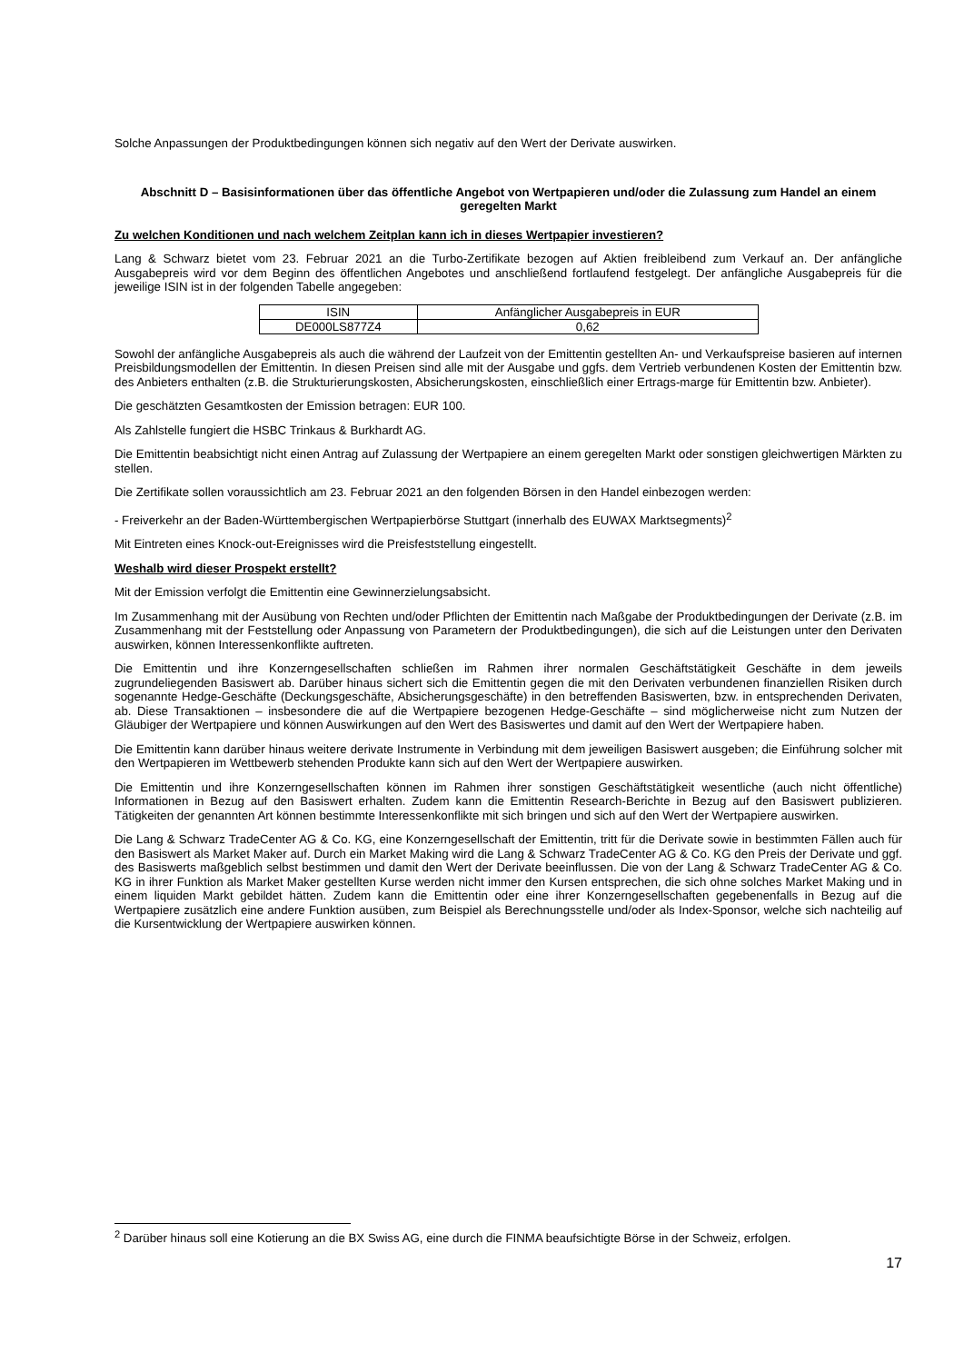Solche Anpassungen der Produktbedingungen können sich negativ auf den Wert der Derivate auswirken.
Abschnitt D – Basisinformationen über das öffentliche Angebot von Wertpapieren und/oder die Zulassung zum Handel an einem geregelten Markt
Zu welchen Konditionen und nach welchem Zeitplan kann ich in dieses Wertpapier investieren?
Lang & Schwarz bietet vom 23. Februar 2021 an die Turbo-Zertifikate bezogen auf Aktien freibleibend zum Verkauf an. Der anfängliche Ausgabepreis wird vor dem Beginn des öffentlichen Angebotes und anschließend fortlaufend festgelegt. Der anfängliche Ausgabepreis für die jeweilige ISIN ist in der folgenden Tabelle angegeben:
| ISIN | Anfänglicher Ausgabepreis in EUR |
| DE000LS877Z4 | 0,62 |
Sowohl der anfängliche Ausgabepreis als auch die während der Laufzeit von der Emittentin gestellten An- und Verkaufspreise basieren auf internen Preisbildungsmodellen der Emittentin. In diesen Preisen sind alle mit der Ausgabe und ggfs. dem Vertrieb verbundenen Kosten der Emittentin bzw. des Anbieters enthalten (z.B. die Strukturierungskosten, Absicherungskosten, einschließlich einer Ertrags-marge für Emittentin bzw. Anbieter).
Die geschätzten Gesamtkosten der Emission betragen: EUR 100.
Als Zahlstelle fungiert die HSBC Trinkaus & Burkhardt AG.
Die Emittentin beabsichtigt nicht einen Antrag auf Zulassung der Wertpapiere an einem geregelten Markt oder sonstigen gleichwertigen Märkten zu stellen.
Die Zertifikate sollen voraussichtlich am 23. Februar 2021 an den folgenden Börsen in den Handel einbezogen werden:
- Freiverkehr an der Baden-Württembergischen Wertpapierbörse Stuttgart (innerhalb des EUWAX Marktsegments)<sup>2</sup>
Mit Eintreten eines Knock-out-Ereignisses wird die Preisfeststellung eingestellt.
Weshalb wird dieser Prospekt erstellt?
Mit der Emission verfolgt die Emittentin eine Gewinnerzielungsabsicht.
Im Zusammenhang mit der Ausübung von Rechten und/oder Pflichten der Emittentin nach Maßgabe der Produktbedingungen der Derivate (z.B. im Zusammenhang mit der Feststellung oder Anpassung von Parametern der Produktbedingungen), die sich auf die Leistungen unter den Derivaten auswirken, können Interessenkonflikte auftreten.
Die Emittentin und ihre Konzerngesellschaften schließen im Rahmen ihrer normalen Geschäftstätigkeit Geschäfte in dem jeweils zugrundeliegenden Basiswert ab. Darüber hinaus sichert sich die Emittentin gegen die mit den Derivaten verbundenen finanziellen Risiken durch sogenannte Hedge-Geschäfte (Deckungsgeschäfte, Absicherungsgeschäfte) in den betreffenden Basiswerten, bzw. in entsprechenden Derivaten, ab. Diese Transaktionen – insbesondere die auf die Wertpapiere bezogenen Hedge-Geschäfte – sind möglicherweise nicht zum Nutzen der Gläubiger der Wertpapiere und können Auswirkungen auf den Wert des Basiswertes und damit auf den Wert der Wertpapiere haben.
Die Emittentin kann darüber hinaus weitere derivate Instrumente in Verbindung mit dem jeweiligen Basiswert ausgeben; die Einführung solcher mit den Wertpapieren im Wettbewerb stehenden Produkte kann sich auf den Wert der Wertpapiere auswirken.
Die Emittentin und ihre Konzerngesellschaften können im Rahmen ihrer sonstigen Geschäftstätigkeit wesentliche (auch nicht öffentliche) Informationen in Bezug auf den Basiswert erhalten. Zudem kann die Emittentin Research-Berichte in Bezug auf den Basiswert publizieren. Tätigkeiten der genannten Art können bestimmte Interessenkonflikte mit sich bringen und sich auf den Wert der Wertpapiere auswirken.
Die Lang & Schwarz TradeCenter AG & Co. KG, eine Konzerngesellschaft der Emittentin, tritt für die Derivate sowie in bestimmten Fällen auch für den Basiswert als Market Maker auf. Durch ein Market Making wird die Lang & Schwarz TradeCenter AG & Co. KG den Preis der Derivate und ggf. des Basiswerts maßgeblich selbst bestimmen und damit den Wert der Derivate beeinflussen. Die von der Lang & Schwarz TradeCenter AG & Co. KG in ihrer Funktion als Market Maker gestellten Kurse werden nicht immer den Kursen entsprechen, die sich ohne solches Market Making und in einem liquiden Markt gebildet hätten. Zudem kann die Emittentin oder eine ihrer Konzerngesellschaften gegebenenfalls in Bezug auf die Wertpapiere zusätzlich eine andere Funktion ausüben, zum Beispiel als Berechnungsstelle und/oder als Index-Sponsor, welche sich nachteilig auf die Kursentwicklung der Wertpapiere auswirken können.
<sup>2</sup> Darüber hinaus soll eine Kotierung an die BX Swiss AG, eine durch die FINMA beaufsichtigte Börse in der Schweiz, erfolgen.
17